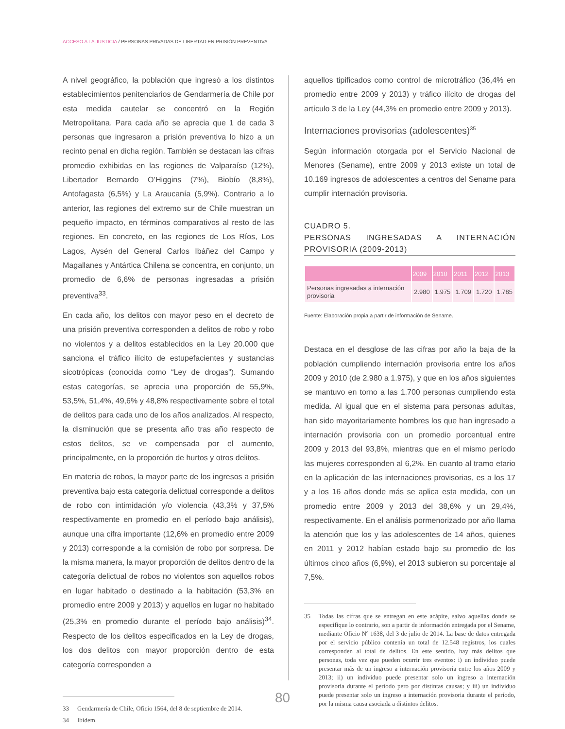ACCESO A LA JUSTICIA / PERSONAS PRIVADAS DE LIBERTAD EN PRISIÓN PREVENTIVA
A nivel geográfico, la población que ingresó a los distintos establecimientos penitenciarios de Gendarmería de Chile por esta medida cautelar se concentró en la Región Metropolitana. Para cada año se aprecia que 1 de cada 3 personas que ingresaron a prisión preventiva lo hizo a un recinto penal en dicha región. También se destacan las cifras promedio exhibidas en las regiones de Valparaíso (12%), Libertador Bernardo O’Higgins (7%), Biobío (8,8%), Antofagasta (6,5%) y La Araucanía (5,9%). Contrario a lo anterior, las regiones del extremo sur de Chile muestran un pequeño impacto, en términos comparativos al resto de las regiones. En concreto, en las regiones de Los Ríos, Los Lagos, Aysén del General Carlos Ibáñez del Campo y Magallanes y Antártica Chilena se concentra, en conjunto, un promedio de 6,6% de personas ingresadas a prisión preventiva<sup>33</sup>.
En cada año, los delitos con mayor peso en el decreto de una prisión preventiva corresponden a delitos de robo y robo no violentos y a delitos establecidos en la Ley 20.000 que sanciona el tráfico ilícito de estupefacientes y sustancias sicotrópicas (conocida como “Ley de drogas”). Sumando estas categorías, se aprecia una proporción de 55,9%, 53,5%, 51,4%, 49,6% y 48,8% respectivamente sobre el total de delitos para cada uno de los años analizados. Al respecto, la disminución que se presenta año tras año respecto de estos delitos, se ve compensada por el aumento, principalmente, en la proporción de hurtos y otros delitos.
En materia de robos, la mayor parte de los ingresos a prisión preventiva bajo esta categoría delictual corresponde a delitos de robo con intimidación y/o violencia (43,3% y 37,5% respectivamente en promedio en el período bajo análisis), aunque una cifra importante (12,6% en promedio entre 2009 y 2013) corresponde a la comisión de robo por sorpresa. De la misma manera, la mayor proporción de delitos dentro de la categoría delictual de robos no violentos son aquellos robos en lugar habitado o destinado a la habitación (53,3% en promedio entre 2009 y 2013) y aquellos en lugar no habitado (25,3% en promedio durante el período bajo análisis)<sup>34</sup>. Respecto de los delitos especificados en la Ley de drogas, los dos delitos con mayor proporción dentro de esta categoría corresponden a
33 Gendarmería de Chile, Oficio 1564, del 8 de septiembre de 2014.
34 Ibídem.
aquellos tipificados como control de microtráfico (36,4% en promedio entre 2009 y 2013) y tráfico ilícito de drogas del artículo 3 de la Ley (44,3% en promedio entre 2009 y 2013).
Internaciones provisorias (adolescentes)<sup>35</sup>
Según información otorgada por el Servicio Nacional de Menores (Sename), entre 2009 y 2013 existe un total de 10.169 ingresos de adolescentes a centros del Sename para cumplir internación provisoria.
CUADRO 5.
PERSONAS INGRESADAS A INTERNACIÓN PROVISORIA (2009-2013)
| | 2009 | 2010 | 2011 | 2012 | 2013 |
| --- | --- | --- | --- | --- | --- |
| Personas ingresadas a internación provisoria | 2.980 | 1.975 | 1.709 | 1.720 | 1.785 |
Fuente: Elaboración propia a partir de información de Sename.
Destaca en el desglose de las cifras por año la baja de la población cumpliendo internación provisoria entre los años 2009 y 2010 (de 2.980 a 1.975), y que en los años siguientes se mantuvo en torno a las 1.700 personas cumpliendo esta medida. Al igual que en el sistema para personas adultas, han sido mayoritariamente hombres los que han ingresado a internación provisoria con un promedio porcentual entre 2009 y 2013 del 93,8%, mientras que en el mismo período las mujeres corresponden al 6,2%. En cuanto al tramo etario en la aplicación de las internaciones provisorias, es a los 17 y a los 16 años donde más se aplica esta medida, con un promedio entre 2009 y 2013 del 38,6% y un 29,4%, respectivamente. En el análisis pormenorizado por año llama la atención que los y las adolescentes de 14 años, quienes en 2011 y 2012 habían estado bajo su promedio de los últimos cinco años (6,9%), el 2013 subieron su porcentaje al 7,5%.
35 Todas las cifras que se entregan en este acápite, salvo aquellas donde se especifique lo contrario, son a partir de información entregada por el Sename, mediante Oficio Nº 1638, del 3 de julio de 2014. La base de datos entregada por el servicio público contenía un total de 12.548 registros, los cuales corresponden al total de delitos. En este sentido, hay más delitos que personas, toda vez que pueden ocurrir tres eventos: i) un individuo puede presentar más de un ingreso a internación provisoria entre los años 2009 y 2013; ii) un individuo puede presentar solo un ingreso a internación provisoria durante el período pero por distintas causas; y iii) un individuo puede presentar solo un ingreso a internación provisoria durante el período, por la misma causa asociada a distintos delitos.
80